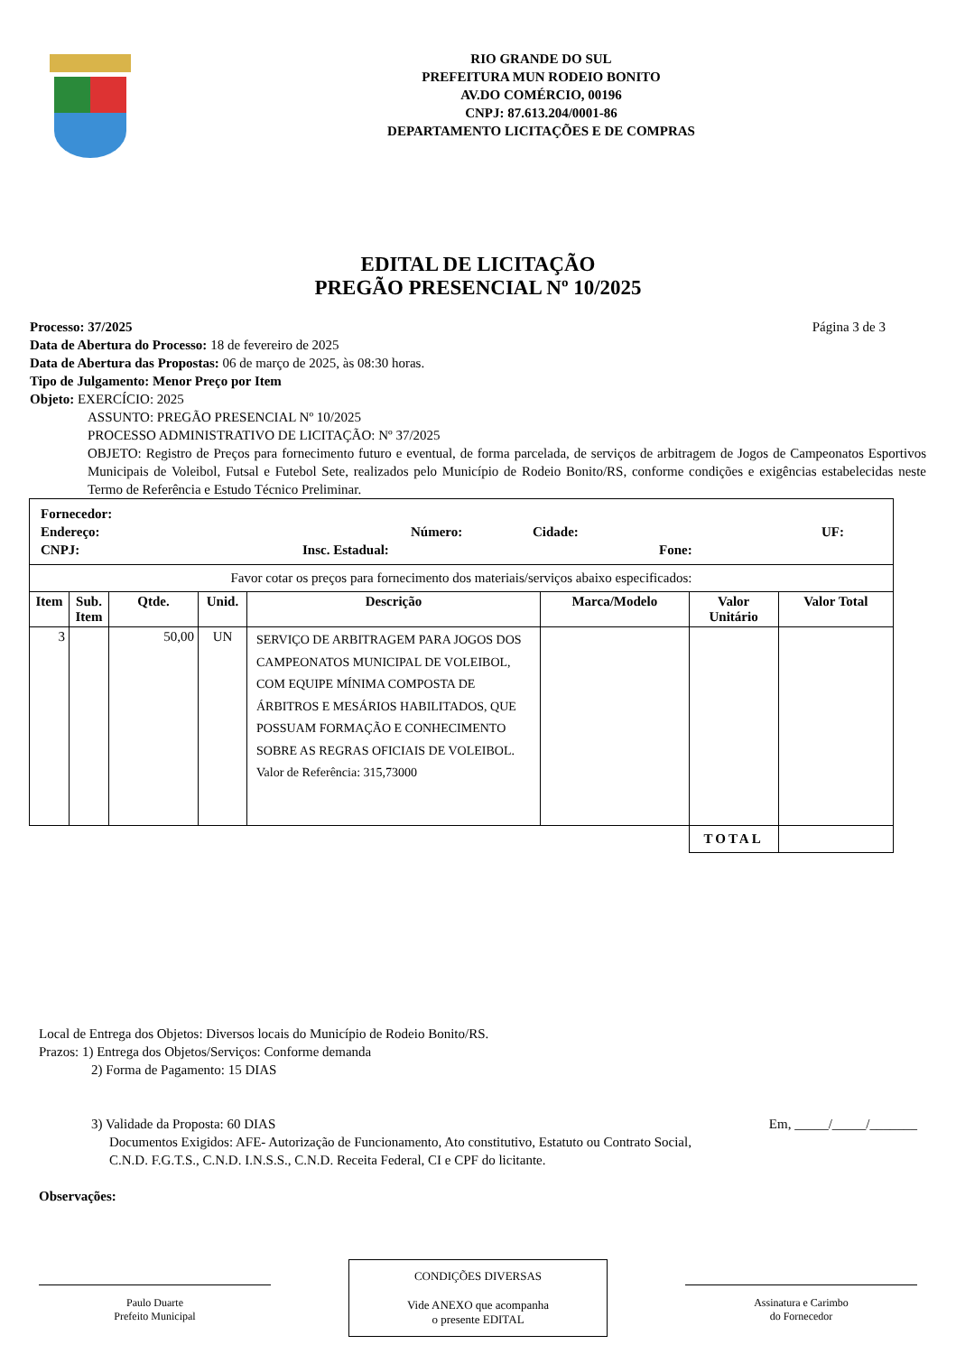RIO GRANDE DO SUL
PREFEITURA MUN RODEIO BONITO
AV.DO COMÉRCIO, 00196
CNPJ: 87.613.204/0001-86
DEPARTAMENTO LICITAÇÕES E DE COMPRAS
EDITAL DE LICITAÇÃO
PREGÃO PRESENCIAL Nº 10/2025
Processo: 37/2025 Página 3 de 3
Data de Abertura do Processo: 18 de fevereiro de 2025
Data de Abertura das Propostas: 06 de março de 2025, às 08:30 horas.
Tipo de Julgamento: Menor Preço por Item
Objeto: EXERCÍCIO: 2025
ASSUNTO: PREGÃO PRESENCIAL Nº 10/2025
PROCESSO ADMINISTRATIVO DE LICITAÇÃO: Nº 37/2025
OBJETO: Registro de Preços para fornecimento futuro e eventual, de forma parcelada, de serviços de arbitragem de Jogos de Campeonatos Esportivos Municipais de Voleibol, Futsal e Futebol Sete, realizados pelo Município de Rodeio Bonito/RS, conforme condições e exigências estabelecidas neste Termo de Referência e Estudo Técnico Preliminar.
| Fornecedor: Endereço: Número: Cidade: UF: CNPJ: Insc. Estadual: Fone: | | | | | | | |
| Favor cotar os preços para fornecimento dos materiais/serviços abaixo especificados: | | | | | | | |
| Item | Sub. Item | Qtde. | Unid. | Descrição | Marca/Modelo | Valor Unitário | Valor Total |
| 3 | | 50,00 | UN | SERVIÇO DE ARBITRAGEM PARA JOGOS DOS CAMPEONATOS MUNICIPAL DE VOLEIBOL, COM EQUIPE MÍNIMA COMPOSTA DE ÁRBITROS E MESÁRIOS HABILITADOS, QUE POSSUAM FORMAÇÃO E CONHECIMENTO SOBRE AS REGRAS OFICIAIS DE VOLEIBOL. Valor de Referência: 315,73000 | | | |
| | | | | | | TOTAL | |
Local de Entrega dos Objetos: Diversos locais do Município de Rodeio Bonito/RS.
Prazos: 1) Entrega dos Objetos/Serviços: Conforme demanda
2) Forma de Pagamento: 15 DIAS
3) Validade da Proposta: 60 DIAS Em, _____/_____/_______
Documentos Exigidos: AFE- Autorização de Funcionamento, Ato constitutivo, Estatuto ou Contrato Social, C.N.D. F.G.T.S., C.N.D. I.N.S.S., C.N.D. Receita Federal, CI e CPF do licitante.
Observações:
Paulo Duarte
Prefeito Municipal
CONDIÇÕES DIVERSAS
Vide ANEXO que acompanha
o presente EDITAL
Assinatura e Carimbo
do Fornecedor